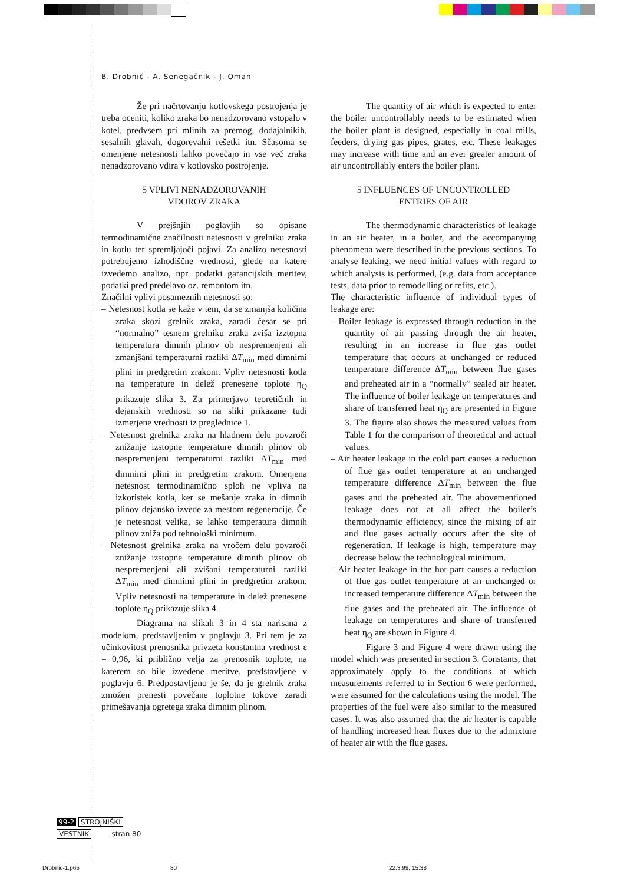B. Drobnič - A. Senegačnik - J. Oman
Že pri načrtovanju kotlovskega postrojenja je treba oceniti, koliko zraka bo nenadzorovano vstopalo v kotel, predvsem pri mlinih za premog, dodajalnikih, sesalnih glavah, dogorevalni rešetki itn. Sčasoma se omenjene netesnosti lahko povečajo in vse več zraka nenadzorovano vdira v kotlovsko postrojenje.
5 VPLIVI NENADZOROVANIH
VDOROV ZRAKA
V prejšnjih poglavjih so opisane termodinamične značilnosti netesnosti v grelniku zraka in kotlu ter spremljajoči pojavi. Za analizo netesnosti potrebujemo izhodiščne vrednosti, glede na katere izvedemo analizo, npr. podatki garancijskih meritev, podatki pred predelavo oz. remontom itn.
Značilni vplivi posameznih netesnosti so:
– Netesnost kotla se kaže v tem, da se zmanjša količina zraka skozi grelnik zraka, zaradi česar se pri “normalno” tesnem grelniku zraka zviša izztopna temperatura dimnih plinov ob nespremenjeni ali zmanjšani temperaturni razliki ΔT<sub>min</sub> med dimnimi plini in predgretim zrakom. Vpliv netesnosti kotla na temperature in delež prenesene toplote η<sub>Q</sub> prikazuje slika 3. Za primerjavo teoretičnih in dejanskih vrednosti so na sliki prikazane tudi izmerjene vrednosti iz preglednice 1.
– Netesnost grelnika zraka na hladnem delu povzroči znižanje izstopne temperature dimnih plinov ob nespremenjeni temperaturni razliki ΔT<sub>min</sub> med dimnimi plini in predgretim zrakom. Omenjena netesnost termodinamično sploh ne vpliva na izkoristek kotla, ker se mešanje zraka in dimnih plinov dejansko izvede za mestom regeneracije. Če je netesnost velika, se lahko temperatura dimnih plinov zniža pod tehnološki minimum.
– Netesnost grelnika zraka na vročem delu povzroči znižanje izstopne temperature dimnih plinov ob nespremenjeni ali zvišani temperaturni razliki ΔT<sub>min</sub> med dimnimi plini in predgretim zrakom. Vpliv netesnosti na temperature in delež prenesene toplote η<sub>Q</sub> prikazuje slika 4.
Diagrama na slikah 3 in 4 sta narisana z modelom, predstavljenim v poglavju 3. Pri tem je za učinkovitost prenosnika privzeta konstantna vrednost ε = 0,96, ki približno velja za prenosnik toplote, na katerem so bile izvedene meritve, predstavljene v poglavju 6. Predpostavljeno je še, da je grelnik zraka zmožen prenesti povečane toplotne tokove zaradi primešavanja ogretega zraka dimnim plinom.
The quantity of air which is expected to enter the boiler uncontrollably needs to be estimated when the boiler plant is designed, especially in coal mills, feeders, drying gas pipes, grates, etc. These leakages may increase with time and an ever greater amount of air uncontrollably enters the boiler plant.
5 INFLUENCES OF UNCONTROLLED
ENTRIES OF AIR
The thermodynamic characteristics of leakage in an air heater, in a boiler, and the accompanying phenomena were described in the previous sections. To analyse leaking, we need initial values with regard to which analysis is performed, (e.g. data from acceptance tests, data prior to remodelling or refits, etc.).
The characteristic influence of individual types of leakage are:
– Boiler leakage is expressed through reduction in the quantity of air passing through the air heater, resulting in an increase in flue gas outlet temperature that occurs at unchanged or reduced temperature difference ΔT<sub>min</sub> between flue gases and preheated air in a “normally” sealed air heater. The influence of boiler leakage on temperatures and share of transferred heat η<sub>Q</sub> are presented in Figure 3. The figure also shows the measured values from Table 1 for the comparison of theoretical and actual values.
– Air heater leakage in the cold part causes a reduction of flue gas outlet temperature at an unchanged temperature difference ΔT<sub>min</sub> between the flue gases and the preheated air. The abovementioned leakage does not at all affect the boiler’s thermodynamic efficiency, since the mixing of air and flue gases actually occurs after the site of regeneration. If leakage is high, temperature may decrease below the technological minimum.
– Air heater leakage in the hot part causes a reduction of flue gas outlet temperature at an unchanged or increased temperature difference ΔT<sub>min</sub> between the flue gases and the preheated air. The influence of leakage on temperatures and share of transferred heat η<sub>Q</sub> are shown in Figure 4.
Figure 3 and Figure 4 were drawn using the model which was presented in section 3. Constants, that approximately apply to the conditions at which measurements referred to in Section 6 were performed, were assumed for the calculations using the model. The properties of the fuel were also similar to the measured cases. It was also assumed that the air heater is capable of handling increased heat fluxes due to the admixture of heater air with the flue gases.
99-2 STROJNIŠKI
VESTNIK stran 80
Drobnic-1.p65 80 22.3.99, 15:38